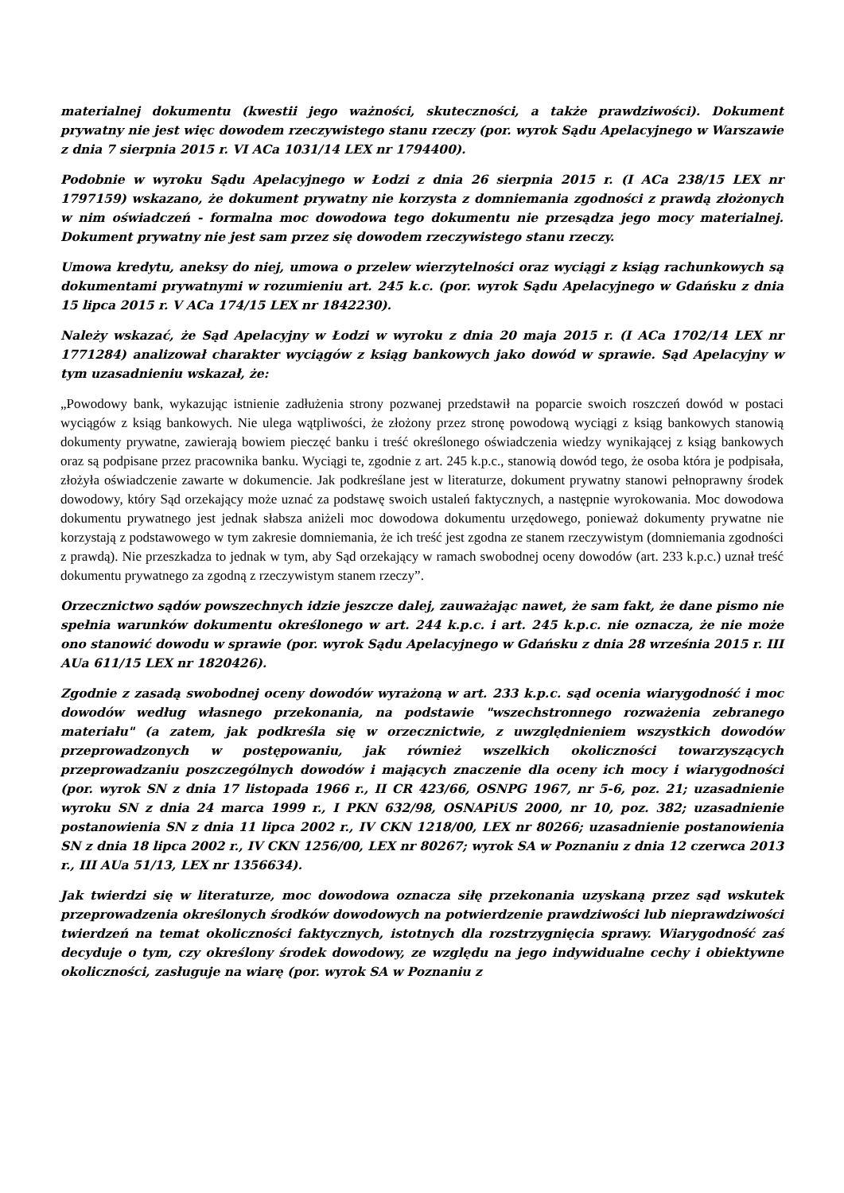materialnej dokumentu (kwestii jego ważności, skuteczności, a także prawdziwości). Dokument prywatny nie jest więc dowodem rzeczywistego stanu rzeczy (por. wyrok Sądu Apelacyjnego w Warszawie z dnia 7 sierpnia 2015 r. VI ACa 1031/14 LEX nr 1794400).
Podobnie w wyroku Sądu Apelacyjnego w Łodzi z dnia 26 sierpnia 2015 r. (I ACa 238/15 LEX nr 1797159) wskazano, że dokument prywatny nie korzysta z domniemania zgodności z prawdą złożonych w nim oświadczeń - formalna moc dowodowa tego dokumentu nie przesądza jego mocy materialnej. Dokument prywatny nie jest sam przez się dowodem rzeczywistego stanu rzeczy.
Umowa kredytu, aneksy do niej, umowa o przelew wierzytelności oraz wyciągi z ksiąg rachunkowych są dokumentami prywatnymi w rozumieniu art. 245 k.c. (por. wyrok Sądu Apelacyjnego w Gdańsku z dnia 15 lipca 2015 r. V ACa 174/15 LEX nr 1842230).
Należy wskazać, że Sąd Apelacyjny w Łodzi w wyroku z dnia 20 maja 2015 r. (I ACa 1702/14 LEX nr 1771284) analizował charakter wyciągów z ksiąg bankowych jako dowód w sprawie. Sąd Apelacyjny w tym uzasadnieniu wskazał, że:
„Powodowy bank, wykazując istnienie zadłużenia strony pozwanej przedstawił na poparcie swoich roszczeń dowód w postaci wyciągów z ksiąg bankowych. Nie ulega wątpliwości, że złożony przez stronę powodową wyciągi z ksiąg bankowych stanowią dokumenty prywatne, zawierają bowiem pieczęć banku i treść określonego oświadczenia wiedzy wynikającej z ksiąg bankowych oraz są podpisane przez pracownika banku. Wyciągi te, zgodnie z art. 245 k.p.c., stanowią dowód tego, że osoba która je podpisała, złożyła oświadczenie zawarte w dokumencie. Jak podkreślane jest w literaturze, dokument prywatny stanowi pełnoprawny środek dowodowy, który Sąd orzekający może uznać za podstawę swoich ustaleń faktycznych, a następnie wyrokowania. Moc dowodowa dokumentu prywatnego jest jednak słabsza aniżeli moc dowodowa dokumentu urzędowego, ponieważ dokumenty prywatne nie korzystają z podstawowego w tym zakresie domniemania, że ich treść jest zgodna ze stanem rzeczywistym (domniemania zgodności z prawdą). Nie przeszkadza to jednak w tym, aby Sąd orzekający w ramach swobodnej oceny dowodów (art. 233 k.p.c.) uznał treść dokumentu prywatnego za zgodną z rzeczywistym stanem rzeczy”.
Orzecznictwo sądów powszechnych idzie jeszcze dalej, zauważając nawet, że sam fakt, że dane pismo nie spełnia warunków dokumentu określonego w art. 244 k.p.c. i art. 245 k.p.c. nie oznacza, że nie może ono stanowić dowodu w sprawie (por. wyrok Sądu Apelacyjnego w Gdańsku z dnia 28 września 2015 r. III AUa 611/15 LEX nr 1820426).
Zgodnie z zasadą swobodnej oceny dowodów wyrażoną w art. 233 k.p.c. sąd ocenia wiarygodność i moc dowodów według własnego przekonania, na podstawie "wszechstronnego rozważenia zebranego materiału" (a zatem, jak podkreśla się w orzecznictwie, z uwzględnieniem wszystkich dowodów przeprowadzonych w postępowaniu, jak również wszelkich okoliczności towarzyszących przeprowadzaniu poszczególnych dowodów i mających znaczenie dla oceny ich mocy i wiarygodności (por. wyrok SN z dnia 17 listopada 1966 r., II CR 423/66, OSNPG 1967, nr 5-6, poz. 21; uzasadnienie wyroku SN z dnia 24 marca 1999 r., I PKN 632/98, OSNAPiUS 2000, nr 10, poz. 382; uzasadnienie postanowienia SN z dnia 11 lipca 2002 r., IV CKN 1218/00, LEX nr 80266; uzasadnienie postanowienia SN z dnia 18 lipca 2002 r., IV CKN 1256/00, LEX nr 80267; wyrok SA w Poznaniu z dnia 12 czerwca 2013 r., III AUa 51/13, LEX nr 1356634).
Jak twierdzi się w literaturze, moc dowodowa oznacza siłę przekonania uzyskaną przez sąd wskutek przeprowadzenia określonych środków dowodowych na potwierdzenie prawdziwości lub nieprawdziwości twierdzeń na temat okoliczności faktycznych, istotnych dla rozstrzygnięcia sprawy. Wiarygodność zaś decyduje o tym, czy określony środek dowodowy, ze względu na jego indywidualne cechy i obiektywne okoliczności, zasługuje na wiarę (por. wyrok SA w Poznaniu z